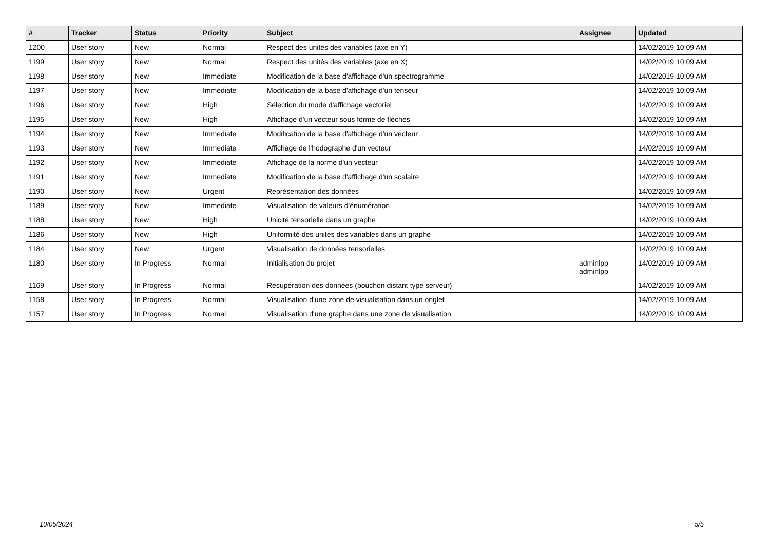| # | Tracker | Status | Priority | Subject | Assignee | Updated |
| --- | --- | --- | --- | --- | --- | --- |
| 1200 | User story | New | Normal | Respect des unités des variables (axe en Y) | | 14/02/2019 10:09 AM |
| 1199 | User story | New | Normal | Respect des unités des variables (axe en X) | | 14/02/2019 10:09 AM |
| 1198 | User story | New | Immediate | Modification de la base d'affichage d'un spectrogramme | | 14/02/2019 10:09 AM |
| 1197 | User story | New | Immediate | Modification de la base d'affichage d'un tenseur | | 14/02/2019 10:09 AM |
| 1196 | User story | New | High | Sélection du mode d'affichage vectoriel | | 14/02/2019 10:09 AM |
| 1195 | User story | New | High | Affichage d'un vecteur sous forme de flèches | | 14/02/2019 10:09 AM |
| 1194 | User story | New | Immediate | Modification de la base d'affichage d'un vecteur | | 14/02/2019 10:09 AM |
| 1193 | User story | New | Immediate | Affichage de l'hodographe d'un vecteur | | 14/02/2019 10:09 AM |
| 1192 | User story | New | Immediate | Affichage de la norme d'un vecteur | | 14/02/2019 10:09 AM |
| 1191 | User story | New | Immediate | Modification de la base d'affichage d'un scalaire | | 14/02/2019 10:09 AM |
| 1190 | User story | New | Urgent | Représentation des données | | 14/02/2019 10:09 AM |
| 1189 | User story | New | Immediate | Visualisation de valeurs d'énumération | | 14/02/2019 10:09 AM |
| 1188 | User story | New | High | Unicité tensorielle dans un graphe | | 14/02/2019 10:09 AM |
| 1186 | User story | New | High | Uniformité des unités des variables dans un graphe | | 14/02/2019 10:09 AM |
| 1184 | User story | New | Urgent | Visualisation de données tensorielles | | 14/02/2019 10:09 AM |
| 1180 | User story | In Progress | Normal | Initialisation du projet | adminlpp adminlpp | 14/02/2019 10:09 AM |
| 1169 | User story | In Progress | Normal | Récupération des données (bouchon distant type serveur) | | 14/02/2019 10:09 AM |
| 1158 | User story | In Progress | Normal | Visualisation d'une zone de visualisation dans un onglet | | 14/02/2019 10:09 AM |
| 1157 | User story | In Progress | Normal | Visualisation d'une graphe dans une zone de visualisation | | 14/02/2019 10:09 AM |
10/05/2024 5/5